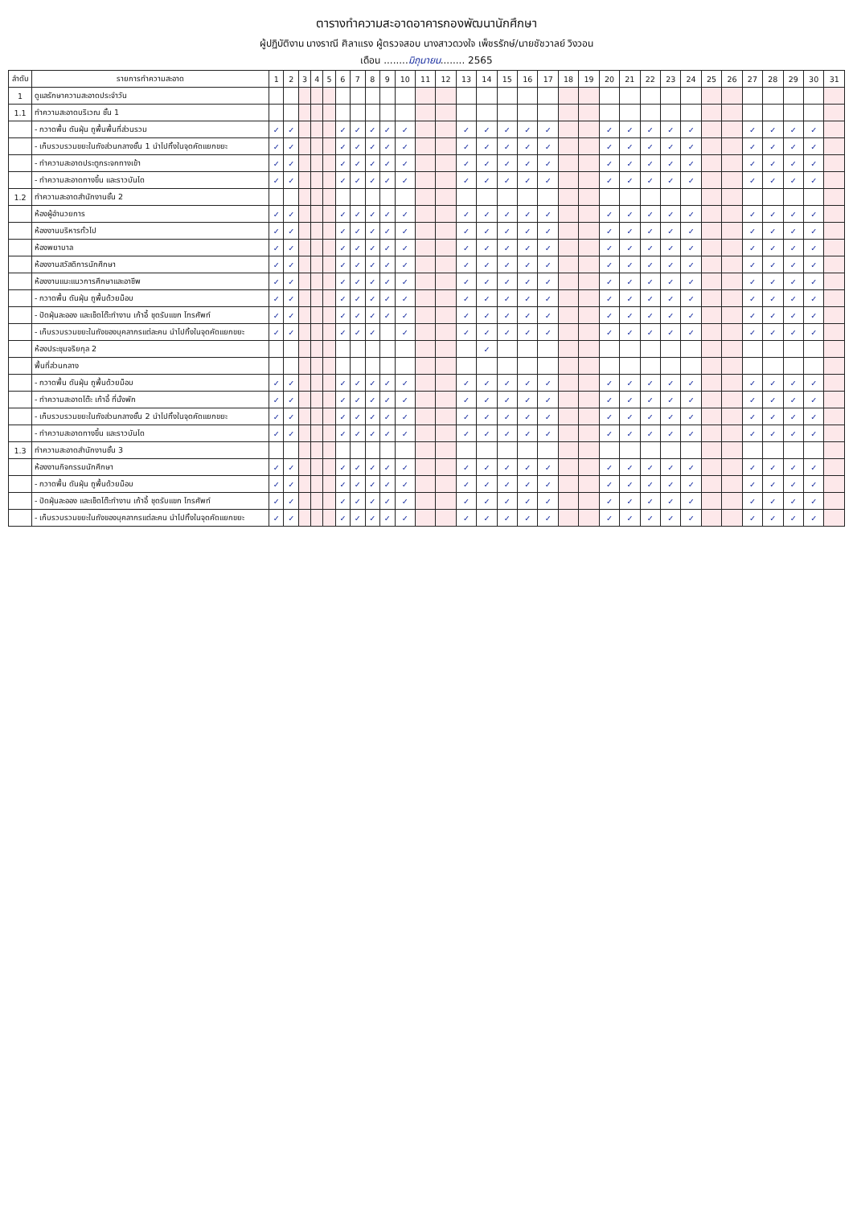ตารางทำความสะอาดอาคารกองพัฒนานักศึกษา
ผู้ปฏิบัติงาน นางราณี ศิลาแรง ผู้ตรวจสอบ นางสาวดวงใจ เพ็ชรรักษ์/นายชัชวาลย์ วิงวอน
เดือน ........มิถุนายน........ 2565
| ลำดับ | รายการทำความสะอาด | 1 | 2 | 3 | 4 | 5 | 6 | 7 | 8 | 9 | 10 | 11 | 12 | 13 | 14 | 15 | 16 | 17 | 18 | 19 | 20 | 21 | 22 | 23 | 24 | 25 | 26 | 27 | 28 | 29 | 30 | 31 |
| --- | --- | --- | --- | --- | --- | --- | --- | --- | --- | --- | --- | --- | --- | --- | --- | --- | --- | --- | --- | --- | --- | --- | --- | --- | --- | --- | --- | --- | --- | --- | --- | --- |
| 1 | ดูแลรักษาความสะอาดประจำวัน | | | | | | | | | | | | | | | | | | | | | | | | | | | | | | | |
| 1.1 | ทำความสะอาดบริเวณ ชั้น 1 | | | | | | | | | | | | | | | | | | | | | | | | | | | | | | | |
| | - กวาดพื้น ดันฝุ่น ถูพื้นพื้นที่ส่วนรวม | ✓ | ✓ | | | | ✓ | ✓ | ✓ | ✓ | ✓ | | | ✓ | ✓ | ✓ | ✓ | ✓ | | | ✓ | ✓ | ✓ | ✓ | ✓ | | | ✓ | ✓ | ✓ | ✓ | |
| | - เก็บรวบรวมขยะในถังส่วนกลางชั้น 1 นำไปทิ้งในจุดคัดแยกขยะ | ✓ | ✓ | | | | ✓ | ✓ | ✓ | ✓ | ✓ | | | ✓ | ✓ | ✓ | ✓ | ✓ | | | ✓ | ✓ | ✓ | ✓ | ✓ | | | ✓ | ✓ | ✓ | ✓ | |
| | - ทำความสะอาดประตูกระจกทางเข้า | ✓ | ✓ | | | | ✓ | ✓ | ✓ | ✓ | ✓ | | | ✓ | ✓ | ✓ | ✓ | ✓ | | | ✓ | ✓ | ✓ | ✓ | ✓ | | | ✓ | ✓ | ✓ | ✓ | |
| | - ทำความสะอาดทางขึ้น และราวบันได | ✓ | ✓ | | | | ✓ | ✓ | ✓ | ✓ | ✓ | | | ✓ | ✓ | ✓ | ✓ | ✓ | | | ✓ | ✓ | ✓ | ✓ | ✓ | | | ✓ | ✓ | ✓ | ✓ | |
| 1.2 | ทำความสะอาดสำนักงานชั้น 2 | | | | | | | | | | | | | | | | | | | | | | | | | | | | | | | |
| | ห้องผู้อำนวยการ | ✓ | ✓ | | | | ✓ | ✓ | ✓ | ✓ | ✓ | | | ✓ | ✓ | ✓ | ✓ | ✓ | | | ✓ | ✓ | ✓ | ✓ | ✓ | | | ✓ | ✓ | ✓ | ✓ | |
| | ห้องงานบริหารทั่วไป | ✓ | ✓ | | | | ✓ | ✓ | ✓ | ✓ | ✓ | | | ✓ | ✓ | ✓ | ✓ | ✓ | | | ✓ | ✓ | ✓ | ✓ | ✓ | | | ✓ | ✓ | ✓ | ✓ | |
| | ห้องพยาบาล | ✓ | ✓ | | | | ✓ | ✓ | ✓ | ✓ | ✓ | | | ✓ | ✓ | ✓ | ✓ | ✓ | | | ✓ | ✓ | ✓ | ✓ | ✓ | | | ✓ | ✓ | ✓ | ✓ | |
| | ห้องงานสวัสดิการนักศึกษา | ✓ | ✓ | | | | ✓ | ✓ | ✓ | ✓ | ✓ | | | ✓ | ✓ | ✓ | ✓ | ✓ | | | ✓ | ✓ | ✓ | ✓ | ✓ | | | ✓ | ✓ | ✓ | ✓ | |
| | ห้องงานแนะแนวการศึกษาและอาชีพ | ✓ | ✓ | | | | ✓ | ✓ | ✓ | ✓ | ✓ | | | ✓ | ✓ | ✓ | ✓ | ✓ | | | ✓ | ✓ | ✓ | ✓ | ✓ | | | ✓ | ✓ | ✓ | ✓ | |
| | - กวาดพื้น ดันฝุ่น ถูพื้นด้วยม็อบ | ✓ | ✓ | | | | ✓ | ✓ | ✓ | ✓ | ✓ | | | ✓ | ✓ | ✓ | ✓ | ✓ | | | ✓ | ✓ | ✓ | ✓ | ✓ | | | ✓ | ✓ | ✓ | ✓ | |
| | - ปัดฝุ่นละออง และเช็ดโต๊ะทำงาน เก้าอี้ ชุดรับแขก โทรศัพท์ | ✓ | ✓ | | | | ✓ | ✓ | ✓ | ✓ | ✓ | | | ✓ | ✓ | ✓ | ✓ | ✓ | | | ✓ | ✓ | ✓ | ✓ | ✓ | | | ✓ | ✓ | ✓ | ✓ | |
| | - เก็บรวบรวมขยะในถังของบุคลากรแต่ละคน นำไปทิ้งในจุดคัดแยกขยะ | ✓ | ✓ | | | | ✓ | ✓ | ✓ | | ✓ | | | ✓ | ✓ | ✓ | ✓ | ✓ | | | ✓ | ✓ | ✓ | ✓ | ✓ | | | ✓ | ✓ | ✓ | ✓ | |
| | ห้องประชุมจริยกุล 2 | | | | | | | | | | | | | | ✓ | | | | | | | | | | | | | | | | | |
| | พื้นที่ส่วนกลาง | | | | | | | | | | | | | | | | | | | | | | | | | | | | | | | |
| | - กวาดพื้น ดันฝุ่น ถูพื้นด้วยม็อบ | ✓ | ✓ | | | | ✓ | ✓ | ✓ | ✓ | ✓ | | | ✓ | ✓ | ✓ | ✓ | ✓ | | | ✓ | ✓ | ✓ | ✓ | ✓ | | | ✓ | ✓ | ✓ | ✓ | |
| | - ทำความสะอาดโต๊ะ เก้าอี้ ที่นั่งพัก | ✓ | ✓ | | | | ✓ | ✓ | ✓ | ✓ | ✓ | | | ✓ | ✓ | ✓ | ✓ | ✓ | | | ✓ | ✓ | ✓ | ✓ | ✓ | | | ✓ | ✓ | ✓ | ✓ | |
| | - เก็บรวบรวมขยะในถังส่วนกลางชั้น 2 นำไปทิ้งในจุดคัดแยกขยะ | ✓ | ✓ | | | | ✓ | ✓ | ✓ | ✓ | ✓ | | | ✓ | ✓ | ✓ | ✓ | ✓ | | | ✓ | ✓ | ✓ | ✓ | ✓ | | | ✓ | ✓ | ✓ | ✓ | |
| | - ทำความสะอาดทางขึ้น และราวบันได | ✓ | ✓ | | | | ✓ | ✓ | ✓ | ✓ | ✓ | | | ✓ | ✓ | ✓ | ✓ | ✓ | | | ✓ | ✓ | ✓ | ✓ | ✓ | | | ✓ | ✓ | ✓ | ✓ | |
| 1.3 | ทำความสะอาดสำนักงานชั้น 3 | | | | | | | | | | | | | | | | | | | | | | | | | | | | | | | |
| | ห้องงานกิจกรรมนักศึกษา | ✓ | ✓ | | | | ✓ | ✓ | ✓ | ✓ | ✓ | | | ✓ | ✓ | ✓ | ✓ | ✓ | | | ✓ | ✓ | ✓ | ✓ | ✓ | | | ✓ | ✓ | ✓ | ✓ | |
| | - กวาดพื้น ดันฝุ่น ถูพื้นด้วยม็อบ | ✓ | ✓ | | | | ✓ | ✓ | ✓ | ✓ | ✓ | | | ✓ | ✓ | ✓ | ✓ | ✓ | | | ✓ | ✓ | ✓ | ✓ | ✓ | | | ✓ | ✓ | ✓ | ✓ | |
| | - ปัดฝุ่นละออง และเช็ดโต๊ะทำงาน เก้าอี้ ชุดรับแขก โทรศัพท์ | ✓ | ✓ | | | | ✓ | ✓ | ✓ | ✓ | ✓ | | | ✓ | ✓ | ✓ | ✓ | ✓ | | | ✓ | ✓ | ✓ | ✓ | ✓ | | | ✓ | ✓ | ✓ | ✓ | |
| | - เก็บรวบรวมขยะในถังของบุคลากรแต่ละคน นำไปทิ้งในจุดคัดแยกขยะ | ✓ | ✓ | | | | ✓ | ✓ | ✓ | ✓ | ✓ | | | ✓ | ✓ | ✓ | ✓ | ✓ | | | ✓ | ✓ | ✓ | ✓ | ✓ | | | ✓ | ✓ | ✓ | ✓ | |